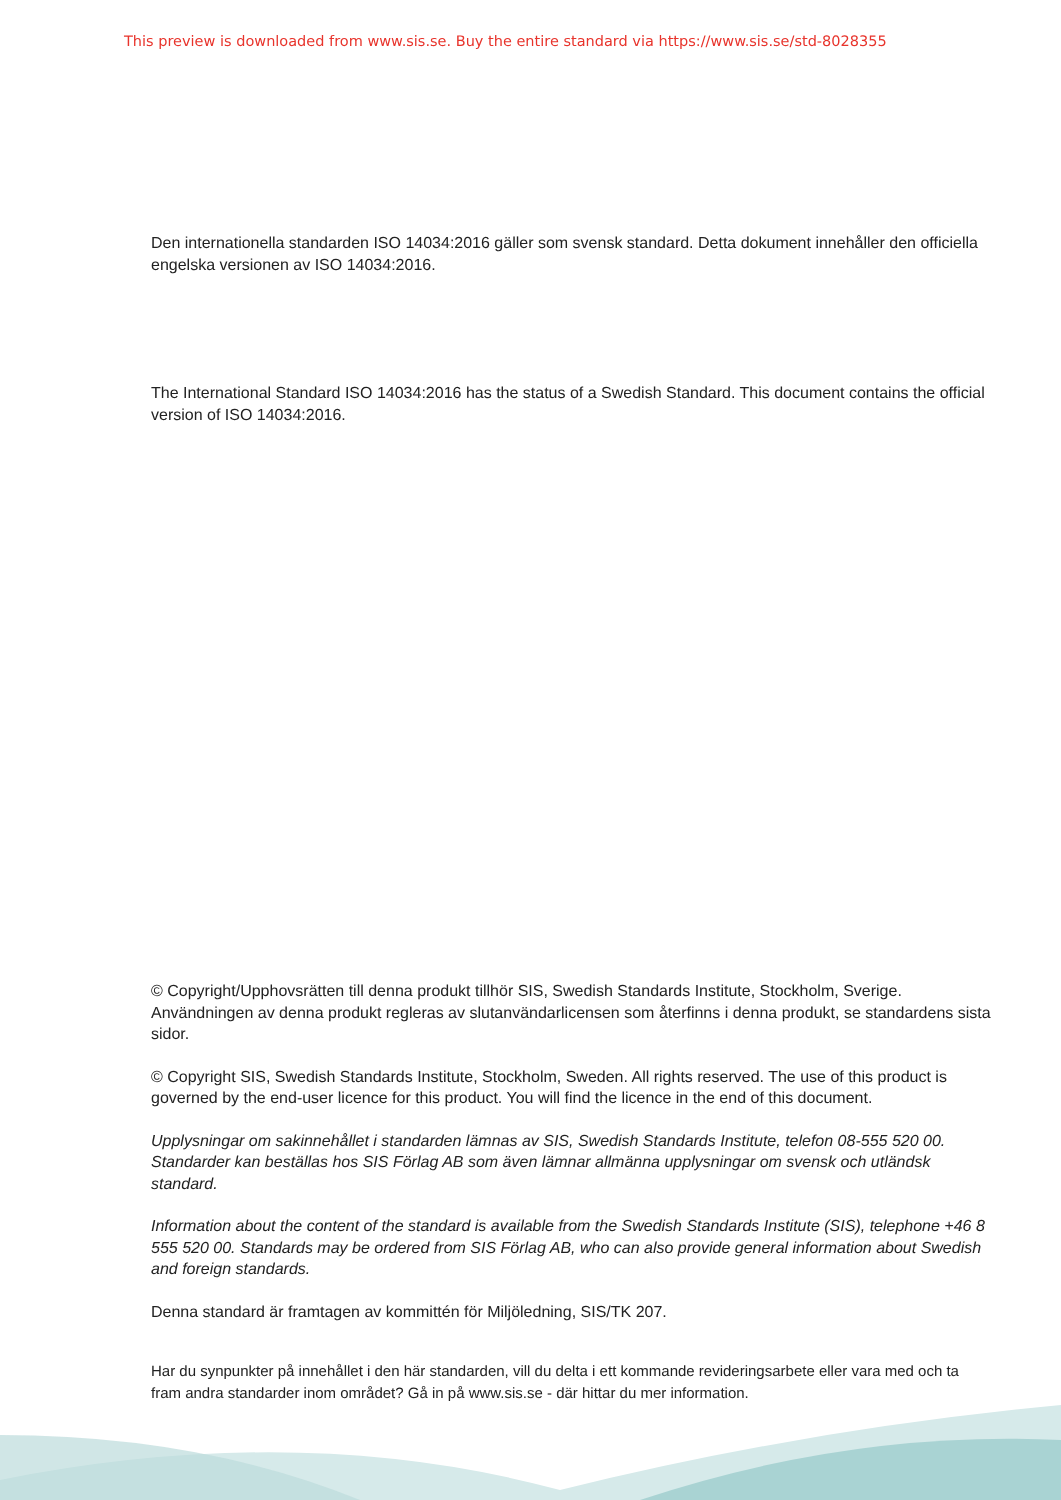This preview is downloaded from www.sis.se. Buy the entire standard via https://www.sis.se/std-8028355
Den internationella standarden ISO 14034:2016 gäller som svensk standard. Detta dokument innehåller den officiella engelska versionen av ISO 14034:2016.
The International Standard ISO 14034:2016 has the status of a Swedish Standard. This document contains the official version of ISO 14034:2016.
© Copyright/Upphovsrätten till denna produkt tillhör SIS, Swedish Standards Institute, Stockholm, Sverige. Användningen av denna produkt regleras av slutanvändarlicensen som återfinns i denna produkt, se standardens sista sidor.
© Copyright SIS, Swedish Standards Institute, Stockholm, Sweden. All rights reserved. The use of this product is governed by the end-user licence for this product. You will find the licence in the end of this document.
Upplysningar om sakinnehållet i standarden lämnas av SIS, Swedish Standards Institute, telefon 08-555 520 00. Standarder kan beställas hos SIS Förlag AB som även lämnar allmänna upplysningar om svensk och utländsk standard.
Information about the content of the standard is available from the Swedish Standards Institute (SIS), telephone +46 8 555 520 00. Standards may be ordered from SIS Förlag AB, who can also provide general information about Swedish and foreign standards.
Denna standard är framtagen av kommittén för Miljöledning, SIS/TK 207.
Har du synpunkter på innehållet i den här standarden, vill du delta i ett kommande revideringsarbete eller vara med och ta fram andra standarder inom området? Gå in på www.sis.se - där hittar du mer information.